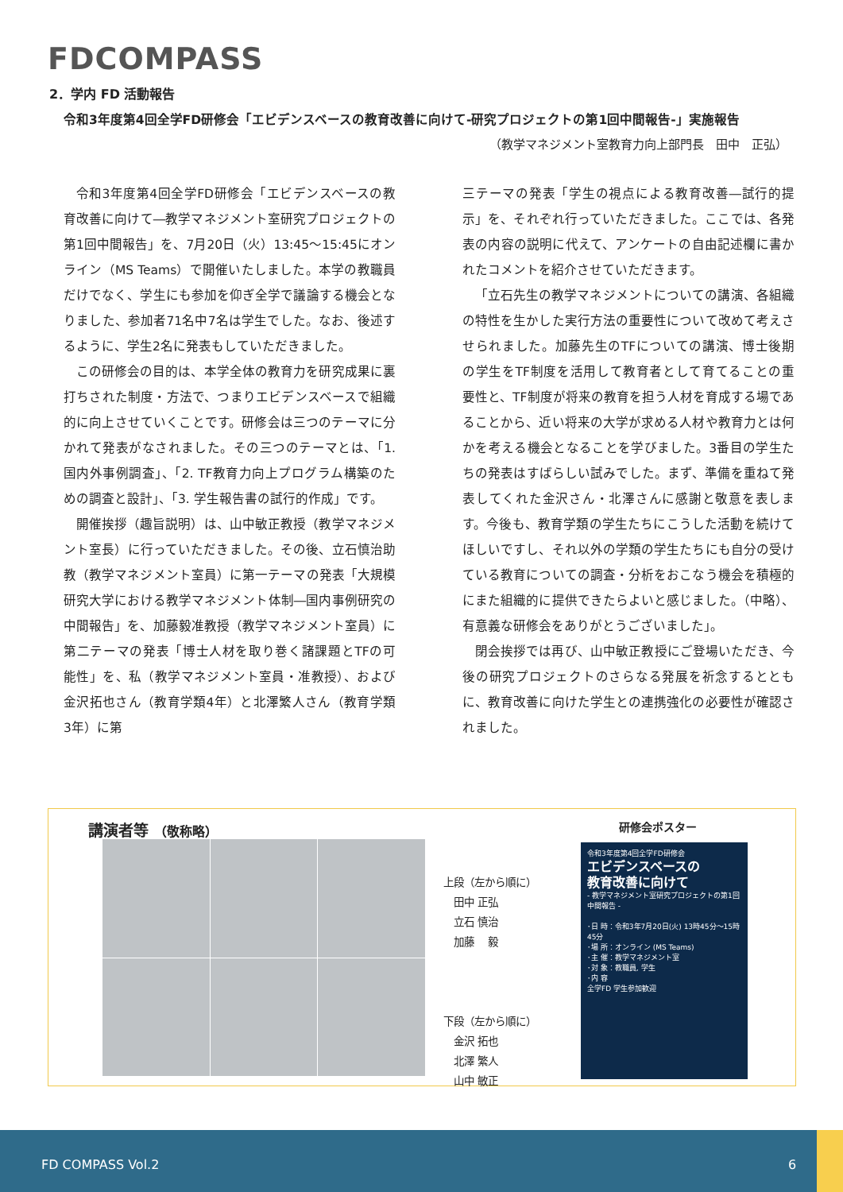FDCOMPASS
2．学内 FD 活動報告
令和3年度第4回全学FD研修会「エビデンスベースの教育改善に向けて-研究プロジェクトの第1回中間報告-」実施報告
（教学マネジメント室教育力向上部門長　田中　正弘）
令和3年度第4回全学FD研修会「エビデンスベースの教育改善に向けて―教学マネジメント室研究プロジェクトの第1回中間報告」を、7月20日（火）13:45～15:45にオンライン（MS Teams）で開催いたしました。本学の教職員だけでなく、学生にも参加を仰ぎ全学で議論する機会となりました、参加者71名中7名は学生でした。なお、後述するように、学生2名に発表もしていただきました。
この研修会の目的は、本学全体の教育力を研究成果に裏打ちされた制度・方法で、つまりエビデンスベースで組織的に向上させていくことです。研修会は三つのテーマに分かれて発表がなされました。その三つのテーマとは、「1. 国内外事例調査」、「2. TF教育力向上プログラム構築のための調査と設計」、「3. 学生報告書の試行的作成」です。
開催挨拶（趣旨説明）は、山中敏正教授（教学マネジメント室長）に行っていただきました。その後、立石慎治助教（教学マネジメント室員）に第一テーマの発表「大規模研究大学における教学マネジメント体制―国内事例研究の中間報告」を、加藤毅准教授（教学マネジメント室員）に第二テーマの発表「博士人材を取り巻く諸課題とTFの可能性」を、私（教学マネジメント室員・准教授）、および金沢拓也さん（教育学類4年）と北澤繁人さん（教育学類3年）に第
三テーマの発表「学生の視点による教育改善―試行的提示」を、それぞれ行っていただきました。ここでは、各発表の内容の説明に代えて、アンケートの自由記述欄に書かれたコメントを紹介させていただきます。
「立石先生の教学マネジメントについての講演、各組織の特性を生かした実行方法の重要性について改めて考えさせられました。加藤先生のTFについての講演、博士後期の学生をTF制度を活用して教育者として育てることの重要性と、TF制度が将来の教育を担う人材を育成する場であることから、近い将来の大学が求める人材や教育力とは何かを考える機会となることを学びました。3番目の学生たちの発表はすばらしい試みでした。まず、準備を重ねて発表してくれた金沢さん・北澤さんに感謝と敬意を表します。今後も、教育学類の学生たちにこうした活動を続けてほしいですし、それ以外の学類の学生たちにも自分の受けている教育についての調査・分析をおこなう機会を積極的にまた組織的に提供できたらよいと感じました。（中略）、有意義な研修会をありがとうございました」。
閉会挨拶では再び、山中敏正教授にご登場いただき、今後の研究プロジェクトのさらなる発展を祈念するとともに、教育改善に向けた学生との連携強化の必要性が確認されました。
講演者等 （敬称略）
上段（左から順に）
　田中 正弘
　立石 慎治
　加藤　 毅
下段（左から順に）
　金沢 拓也
　北澤 繁人
　山中 敏正
研修会ポスター
令和3年度第4回全学FD研修会
エビデンスベースの
教育改善に向けて
- 教学マネジメント室研究プロジェクトの第1回中間報告 -
･日 時：令和3年7月20日(火) 13時45分〜15時45分
･場 所：オンライン (MS Teams)
･主 催：教学マネジメント室
･対 象：教職員, 学生
･内 容
全学FD 学生参加歓迎
FD COMPASS Vol.2 6